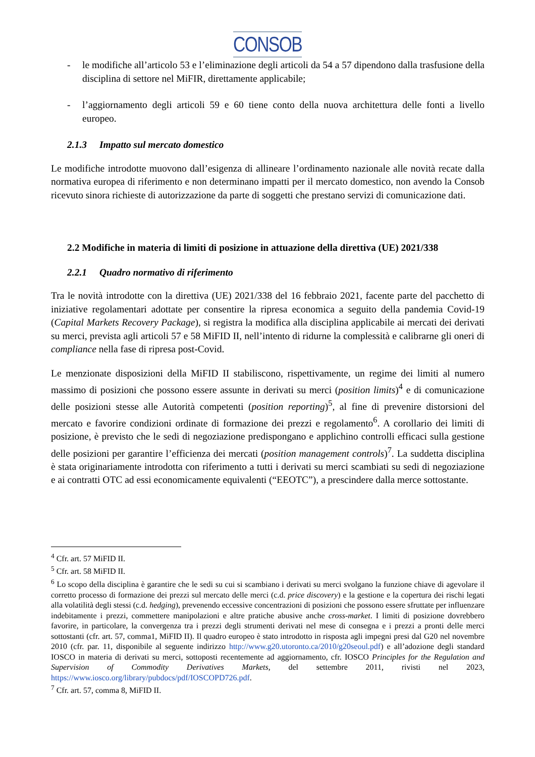CONSOB
- le modifiche all’articolo 53 e l’eliminazione degli articoli da 54 a 57 dipendono dalla trasfusione della disciplina di settore nel MiFIR, direttamente applicabile;
- l’aggiornamento degli articoli 59 e 60 tiene conto della nuova architettura delle fonti a livello europeo.
2.1.3 Impatto sul mercato domestico
Le modifiche introdotte muovono dall’esigenza di allineare l’ordinamento nazionale alle novità recate dalla normativa europea di riferimento e non determinano impatti per il mercato domestico, non avendo la Consob ricevuto sinora richieste di autorizzazione da parte di soggetti che prestano servizi di comunicazione dati.
2.2 Modifiche in materia di limiti di posizione in attuazione della direttiva (UE) 2021/338
2.2.1 Quadro normativo di riferimento
Tra le novità introdotte con la direttiva (UE) 2021/338 del 16 febbraio 2021, facente parte del pacchetto di iniziative regolamentari adottate per consentire la ripresa economica a seguito della pandemia Covid-19 (Capital Markets Recovery Package), si registra la modifica alla disciplina applicabile ai mercati dei derivati su merci, prevista agli articoli 57 e 58 MiFID II, nell’intento di ridurne la complessità e calibrarne gli oneri di compliance nella fase di ripresa post-Covid.
Le menzionate disposizioni della MiFID II stabiliscono, rispettivamente, un regime dei limiti al numero massimo di posizioni che possono essere assunte in derivati su merci (position limits)<sup>4</sup> e di comunicazione delle posizioni stesse alle Autorità competenti (position reporting)<sup>5</sup>, al fine di prevenire distorsioni del mercato e favorire condizioni ordinate di formazione dei prezzi e regolamento<sup>6</sup>. A corollario dei limiti di posizione, è previsto che le sedi di negoziazione predispongano e applichino controlli efficaci sulla gestione delle posizioni per garantire l’efficienza dei mercati (position management controls)<sup>7</sup>. La suddetta disciplina è stata originariamente introdotta con riferimento a tutti i derivati su merci scambiati su sedi di negoziazione e ai contratti OTC ad essi economicamente equivalenti (“EEOTC”), a prescindere dalla merce sottostante.
<sup>4</sup> Cfr. art. 57 MiFID II.
<sup>5</sup> Cfr. art. 58 MiFID II.
<sup>6</sup> Lo scopo della disciplina è garantire che le sedi su cui si scambiano i derivati su merci svolgano la funzione chiave di agevolare il corretto processo di formazione dei prezzi sul mercato delle merci (c.d. price discovery) e la gestione e la copertura dei rischi legati alla volatilità degli stessi (c.d. hedging), prevenendo eccessive concentrazioni di posizioni che possono essere sfruttate per influenzare indebitamente i prezzi, commettere manipolazioni e altre pratiche abusive anche cross-market. I limiti di posizione dovrebbero favorire, in particolare, la convergenza tra i prezzi degli strumenti derivati nel mese di consegna e i prezzi a pronti delle merci sottostanti (cfr. art. 57, comma1, MiFID II). Il quadro europeo è stato introdotto in risposta agli impegni presi dal G20 nel novembre 2010 (cfr. par. 11, disponibile al seguente indirizzo http://www.g20.utoronto.ca/2010/g20seoul.pdf) e all’adozione degli standard IOSCO in materia di derivati su merci, sottoposti recentemente ad aggiornamento, cfr. IOSCO Principles for the Regulation and Supervision of Commodity Derivatives Markets, del settembre 2011, rivisti nel 2023, https://www.iosco.org/library/pubdocs/pdf/IOSCOPD726.pdf.
<sup>7</sup> Cfr. art. 57, comma 8, MiFID II.